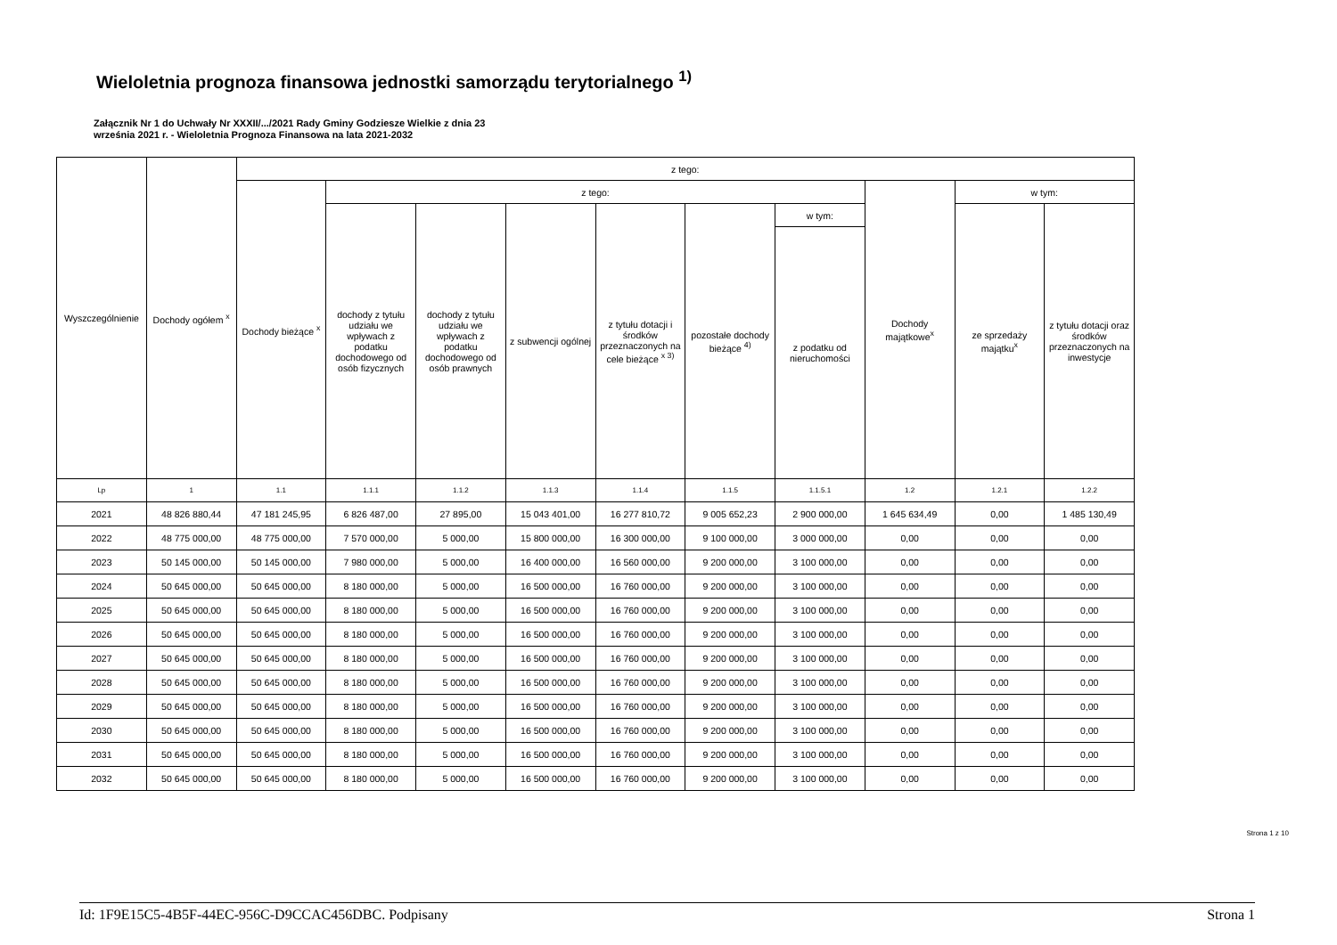Wieloletnia prognoza finansowa jednostki samorządu terytorialnego <sup>1)</sup>
Załącznik Nr 1 do Uchwały Nr XXXII/.../2021 Rady Gminy Godziesze Wielkie z dnia 23
września 2021 r. - Wieloletnia Prognoza Finansowa na lata 2021-2032
| Wyszczególnienie | Dochody ogółem <sup>x</sup> | z tego: | | | | | | | | | |
| --- | --- | --- | --- | --- | --- | --- | --- | --- | --- | --- | --- |
| | | Dochody bieżące <sup>x</sup> | z tego: | | | | | | Dochody majątkowe<sup>x</sup> | w tym: | |
| | | | dochody z tytułu udziału we wpływach z podatku dochodowego od osób fizycznych | dochody z tytułu udziału we wpływach z podatku dochodowego od osób prawnych | z subwencji ogólnej | z tytułu dotacji i środków przeznaczonych na cele bieżące <sup>x 3)</sup> | pozostałe dochody bieżące <sup>4)</sup> | w tym: | | ze sprzedaży majątku<sup>x</sup> | z tytułu dotacji oraz środków przeznaczonych na inwestycje |
| | | | | | | | | z podatku od nieruchomości | | | |
| Lp | 1 | 1.1 | 1.1.1 | 1.1.2 | 1.1.3 | 1.1.4 | 1.1.5 | 1.1.5.1 | 1.2 | 1.2.1 | 1.2.2 |
| 2021 | 48 826 880,44 | 47 181 245,95 | 6 826 487,00 | 27 895,00 | 15 043 401,00 | 16 277 810,72 | 9 005 652,23 | 2 900 000,00 | 1 645 634,49 | 0,00 | 1 485 130,49 |
| 2022 | 48 775 000,00 | 48 775 000,00 | 7 570 000,00 | 5 000,00 | 15 800 000,00 | 16 300 000,00 | 9 100 000,00 | 3 000 000,00 | 0,00 | 0,00 | 0,00 |
| 2023 | 50 145 000,00 | 50 145 000,00 | 7 980 000,00 | 5 000,00 | 16 400 000,00 | 16 560 000,00 | 9 200 000,00 | 3 100 000,00 | 0,00 | 0,00 | 0,00 |
| 2024 | 50 645 000,00 | 50 645 000,00 | 8 180 000,00 | 5 000,00 | 16 500 000,00 | 16 760 000,00 | 9 200 000,00 | 3 100 000,00 | 0,00 | 0,00 | 0,00 |
| 2025 | 50 645 000,00 | 50 645 000,00 | 8 180 000,00 | 5 000,00 | 16 500 000,00 | 16 760 000,00 | 9 200 000,00 | 3 100 000,00 | 0,00 | 0,00 | 0,00 |
| 2026 | 50 645 000,00 | 50 645 000,00 | 8 180 000,00 | 5 000,00 | 16 500 000,00 | 16 760 000,00 | 9 200 000,00 | 3 100 000,00 | 0,00 | 0,00 | 0,00 |
| 2027 | 50 645 000,00 | 50 645 000,00 | 8 180 000,00 | 5 000,00 | 16 500 000,00 | 16 760 000,00 | 9 200 000,00 | 3 100 000,00 | 0,00 | 0,00 | 0,00 |
| 2028 | 50 645 000,00 | 50 645 000,00 | 8 180 000,00 | 5 000,00 | 16 500 000,00 | 16 760 000,00 | 9 200 000,00 | 3 100 000,00 | 0,00 | 0,00 | 0,00 |
| 2029 | 50 645 000,00 | 50 645 000,00 | 8 180 000,00 | 5 000,00 | 16 500 000,00 | 16 760 000,00 | 9 200 000,00 | 3 100 000,00 | 0,00 | 0,00 | 0,00 |
| 2030 | 50 645 000,00 | 50 645 000,00 | 8 180 000,00 | 5 000,00 | 16 500 000,00 | 16 760 000,00 | 9 200 000,00 | 3 100 000,00 | 0,00 | 0,00 | 0,00 |
| 2031 | 50 645 000,00 | 50 645 000,00 | 8 180 000,00 | 5 000,00 | 16 500 000,00 | 16 760 000,00 | 9 200 000,00 | 3 100 000,00 | 0,00 | 0,00 | 0,00 |
| 2032 | 50 645 000,00 | 50 645 000,00 | 8 180 000,00 | 5 000,00 | 16 500 000,00 | 16 760 000,00 | 9 200 000,00 | 3 100 000,00 | 0,00 | 0,00 | 0,00 |
Strona 1 z 10
Id: 1F9E15C5-4B5F-44EC-956C-D9CCAC456DBC. Podpisany Strona 1